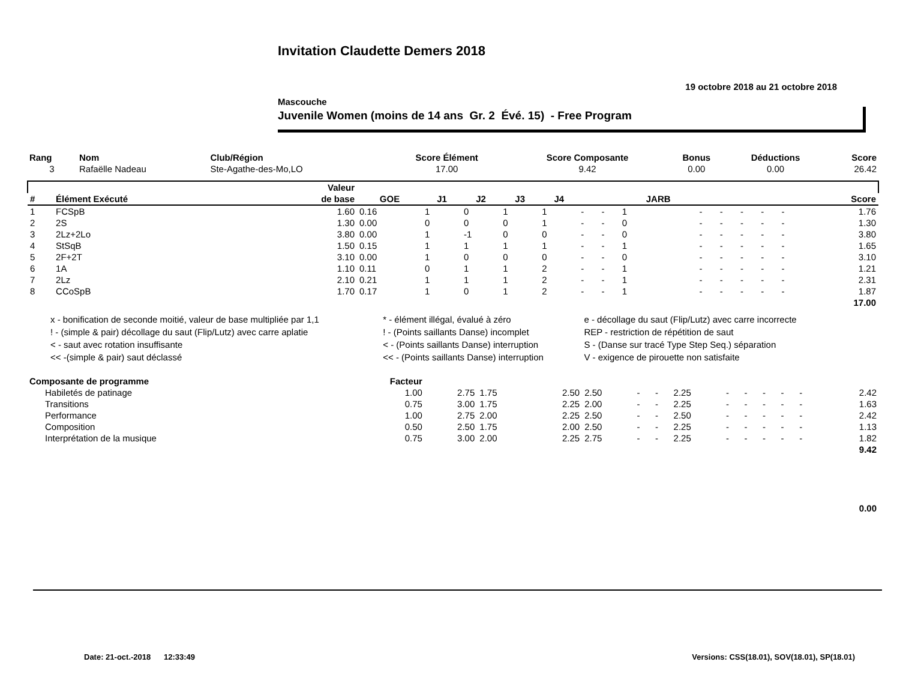Invitation Claudette Demers 2018
19 octobre 2018 au 21 octobre 2018
Mascouche
Juvenile Women (moins de 14 ans Gr. 2 Évé. 15) - Free Program
| Rang | Nom | Club/Région | Score Élément | Score Composante | Bonus | Déductions | Score |
| --- | --- | --- | --- | --- | --- | --- | --- |
| 3 | Rafaëlle Nadeau | Ste-Agathe-des-Mo,LO | 17.00 | 9.42 | 0.00 | 0.00 | 26.42 |
| | | Valeur | | | | | | | | | | | | | | | |
| --- | --- | --- | --- | --- | --- | --- | --- | --- | --- | --- | --- | --- | --- | --- | --- | --- | --- |
| # | Élément Exécuté | de base | GOE | J1 | J2 | J3 | J4 | | | JARB | | | | | | Score | |
| 1 | FCSpB | 1.60 | 0.16 | 1 | 0 | 1 | 1 | - | - | 1 | - | - | - | - | - | 1.76 | |
| 2 | 2S | 1.30 | 0.00 | 0 | 0 | 0 | 1 | - | - | 0 | - | - | - | - | - | 1.30 | |
| 3 | 2Lz+2Lo | 3.80 | 0.00 | 1 | -1 | 0 | 0 | - | - | 0 | - | - | - | - | - | 3.80 | |
| 4 | StSqB | 1.50 | 0.15 | 1 | 1 | 1 | 1 | - | - | 1 | - | - | - | - | - | 1.65 | |
| 5 | 2F+2T | 3.10 | 0.00 | 1 | 0 | 0 | 0 | - | - | 0 | - | - | - | - | - | 3.10 | |
| 6 | 1A | 1.10 | 0.11 | 0 | 1 | 1 | 2 | - | - | 1 | - | - | - | - | - | 1.21 | |
| 7 | 2Lz | 2.10 | 0.21 | 1 | 1 | 1 | 2 | - | - | 1 | - | - | - | - | - | 2.31 | |
| 8 | CCoSpB | 1.70 | 0.17 | 1 | 0 | 1 | 2 | - | - | 1 | - | - | - | - | - | 1.87 | |
| 17.00 | | | | | | | | | | | | | | | | | |
| x - bonification de seconde moitié, valeur de base multipliée par 1,1 | * - élément illégal, évalué à zéro | e - décollage du saut (Flip/Lutz) avec carre incorrecte |
| ! - (simple & pair) décollage du saut (Flip/Lutz) avec carre aplatie | ! - (Points saillants Danse) incomplet | REP - restriction de répétition de saut |
| < - saut avec rotation insuffisante | < - (Points saillants Danse) interruption | S - (Danse sur tracé Type Step Seq.) séparation |
| << -(simple & pair) saut déclassé | << - (Points saillants Danse) interruption | V - exigence de pirouette non satisfaite |
| Composante de programme | Facteur | | | | | | | | | | | | | | |
| --- | --- | --- | --- | --- | --- | --- | --- | --- | --- | --- | --- | --- | --- | --- | --- |
| Habiletés de patinage | 1.00 | 2.75 | 1.75 | 2.50 | 2.50 | - | - | 2.25 | - | - | - | - | - | | 2.42 |
| Transitions | 0.75 | 3.00 | 1.75 | 2.25 | 2.00 | - | - | 2.25 | - | - | - | - | - | | 1.63 |
| Performance | 1.00 | 2.75 | 2.00 | 2.25 | 2.50 | - | - | 2.50 | - | - | - | - | - | | 2.42 |
| Composition | 0.50 | 2.50 | 1.75 | 2.00 | 2.50 | - | - | 2.25 | - | - | - | - | - | | 1.13 |
| Interprétation de la musique | 0.75 | 3.00 | 2.00 | 2.25 | 2.75 | - | - | 2.25 | - | - | - | - | - | | 1.82 |
| 9.42 | | | | | | | | | | | | | | | |
| 0.00 | | | | | | | | | | | | | | | |
Date: 21-oct.-2018 12:33:49 Versions: CSS(18.01), SOV(18.01), SP(18.01)